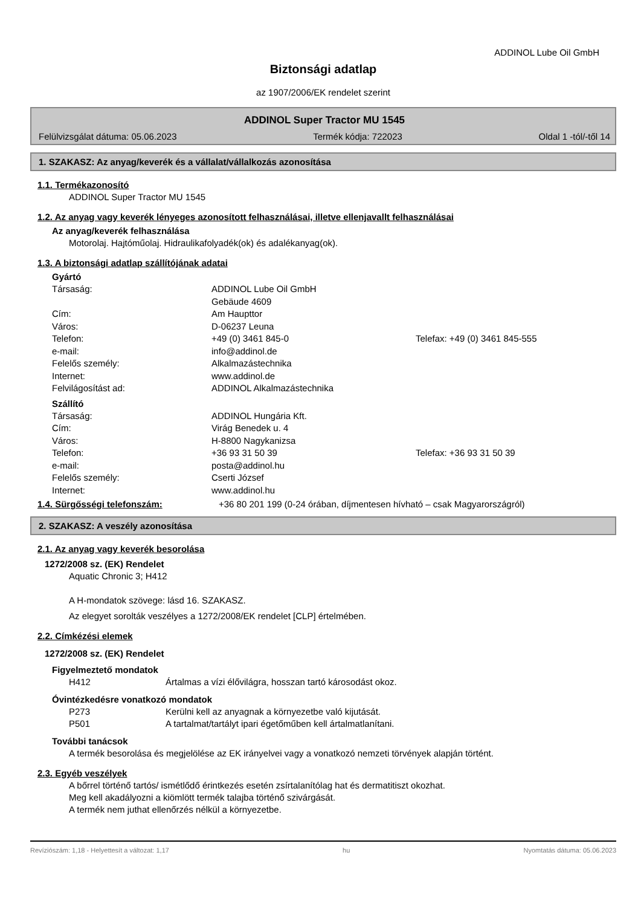ADDINOL Lube Oil GmbH
Biztonsági adatlap
az 1907/2006/EK rendelet szerint
ADDINOL Super Tractor MU 1545
Felülvizsgálat dátuma: 05.06.2023 Termék kódja: 722023 Oldal 1 -tól/-től 14
1. SZAKASZ: Az anyag/keverék és a vállalat/vállalkozás azonosítása
1.1. Termékazonosító
ADDINOL Super Tractor MU 1545
1.2. Az anyag vagy keverék lényeges azonosított felhasználásai, illetve ellenjavallt felhasználásai
Az anyag/keverék felhasználása
Motorolaj. Hajtóműolaj. Hidraulikafolyadék(ok) és adalékanyag(ok).
1.3. A biztonsági adatlap szállítójának adatai
Gyártó
Társaság: ADDINOL Lube Oil GmbH Gebäude 4609 Cím: Am Haupttor Város: D-06237 Leuna Telefon: +49 (0) 3461 845-0 Telefax: +49 (0) 3461 845-555 e-mail: info@addinol.de Felelős személy: Alkalmazástechnika Internet: www.addinol.de Felvilágosítást ad: ADDINOL Alkalmazástechnika
Szállító
Társaság: ADDINOL Hungária Kft. Cím: Virág Benedek u. 4 Város: H-8800 Nagykanizsa Telefon: +36 93 31 50 39 Telefax: +36 93 31 50 39 e-mail: posta@addinol.hu Felelős személy: Cserti József Internet: www.addinol.hu
1.4. Sürgősségi telefonszám: +36 80 201 199 (0-24 órában, díjmentesen hívható – csak Magyarországról)
2. SZAKASZ: A veszély azonosítása
2.1. Az anyag vagy keverék besorolása
1272/2008 sz. (EK) Rendelet
Aquatic Chronic 3; H412
A H-mondatok szövege: lásd 16. SZAKASZ.
Az elegyet sorolták veszélyes a 1272/2008/EK rendelet [CLP] értelmében.
2.2. Címkézési elemek
1272/2008 sz. (EK) Rendelet
Figyelmeztető mondatok
H412 Ártalmas a vízi élővilágra, hosszan tartó károsodást okoz.
Óvintézkedésre vonatkozó mondatok
P273 Kerülni kell az anyagnak a környezetbe való kijutását. P501 A tartalmat/tartályt ipari égetőműben kell ártalmatlanítani.
További tanácsok
A termék besorolása és megjelölése az EK irányelvei vagy a vonatkozó nemzeti törvények alapján történt.
2.3. Egyéb veszélyek
A bőrrel történő tartós/ ismétlődő érintkezés esetén zsírtalanítólag hat és dermatitiszt okozhat.
Meg kell akadályozni a kiömlött termék talajba történő szivárgását.
A termék nem juthat ellenőrzés nélkül a környezetbe.
Revíziószám: 1,18 - Helyettesít a változat: 1,17 hu Nyomtatás dátuma: 05.06.2023